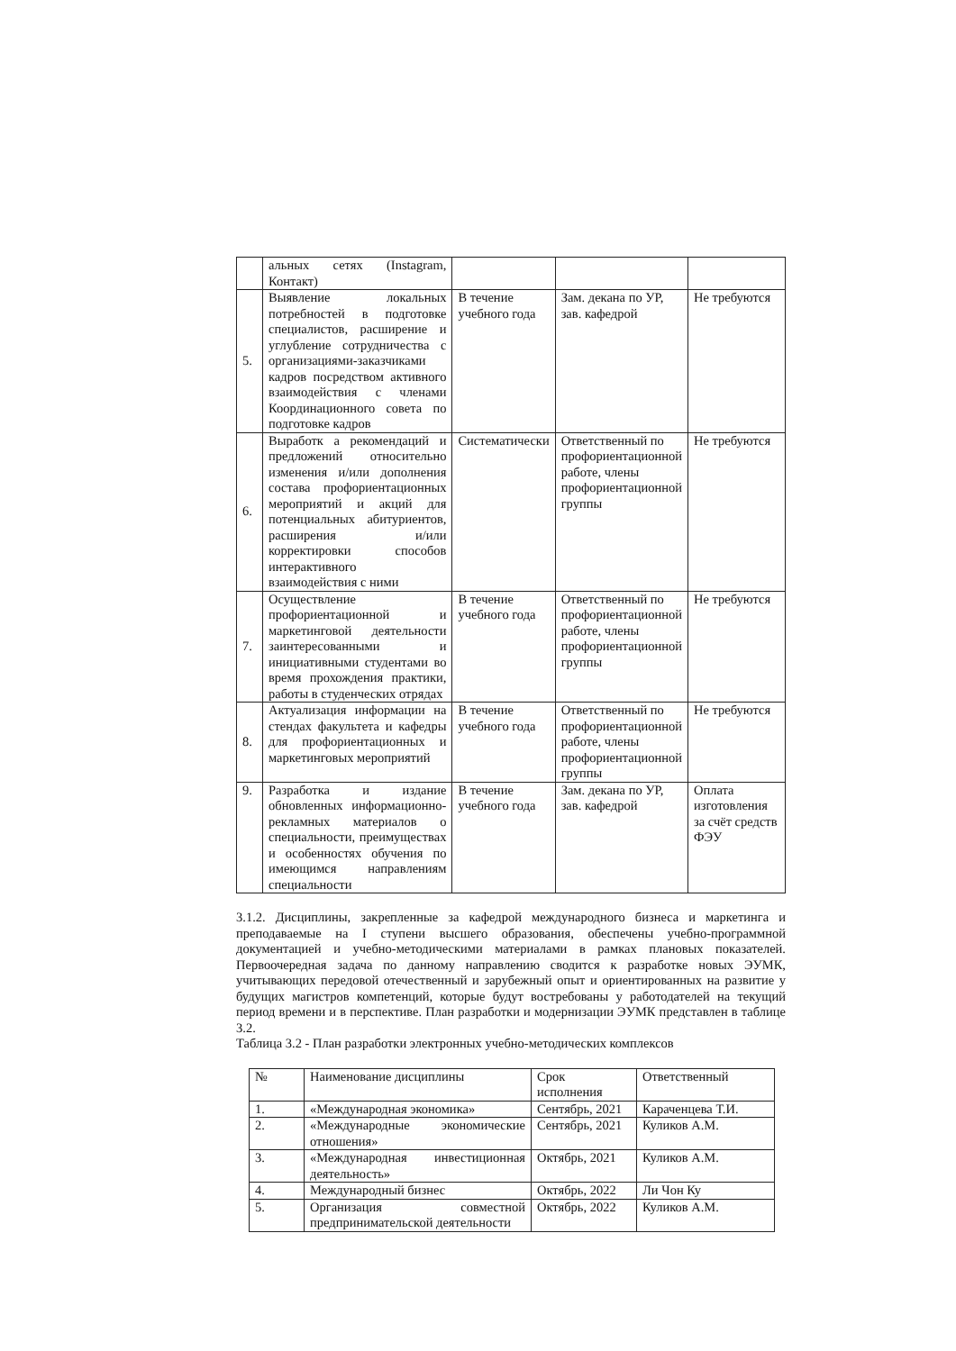| | альных сетях (Instagram, Контакт) | | | |
| 5. | Выявление локальных потребностей в подготовке специалистов, расширение и углубление сотрудничества с организациями-заказчиками кадров посредством активного взаимодействия с членами Координационного совета по подготовке кадров | В течение учебного года | Зам. декана по УР, зав. кафедрой | Не требуются |
| 6. | Выработк а рекомендаций и предложений относительно изменения и/или дополнения состава профориентационных мероприятий и акций для потенциальных абитуриентов, расширения и/или корректировки способов интерактивного взаимодействия с ними | Систематически | Ответственный по профориентационной работе, члены профориентационной группы | Не требуются |
| 7. | Осуществление профориентационной и маркетинговой деятельности заинтересованными и инициативными студентами во время прохождения практики, работы в студенческих отрядах | В течение учебного года | Ответственный по профориентационной работе, члены профориентационной группы | Не требуются |
| 8. | Актуализация информации на стендах факультета и кафедры для профориентационных и маркетинговых мероприятий | В течение учебного года | Ответственный по профориентационной работе, члены профориентационной группы | Не требуются |
| 9. | Разработка и издание обновленных информационно-рекламных материалов о специальности, преимуществах и особенностях обучения по имеющимся направлениям специальности | В течение учебного года | Зам. декана по УР, зав. кафедрой | Оплата изготовления за счёт средств ФЭУ |
3.1.2. Дисциплины, закрепленные за кафедрой международного бизнеса и маркетинга и преподаваемые на I ступени высшего образования, обеспечены учебно-программной документацией и учебно-методическими материалами в рамках плановых показателей. Первоочередная задача по данному направлению сводится к разработке новых ЭУМК, учитывающих передовой отечественный и зарубежный опыт и ориентированных на развитие у будущих магистров компетенций, которые будут востребованы у работодателей на текущий период времени и в перспективе. План разработки и модернизации ЭУМК представлен в таблице 3.2.
Таблица 3.2 - План разработки электронных учебно-методических комплексов
| № | Наименование дисциплины | Срок исполнения | Ответственный |
| --- | --- | --- | --- |
| 1. | «Международная экономика» | Сентябрь, 2021 | Караченцева Т.И. |
| 2. | «Международные экономические отношения» | Сентябрь, 2021 | Куликов А.М. |
| 3. | «Международная инвестиционная деятельность» | Октябрь, 2021 | Куликов А.М. |
| 4. | Международный бизнес | Октябрь, 2022 | Ли Чон Ку |
| 5. | Организация совместной предпринимательской деятельности | Октябрь, 2022 | Куликов А.М. |